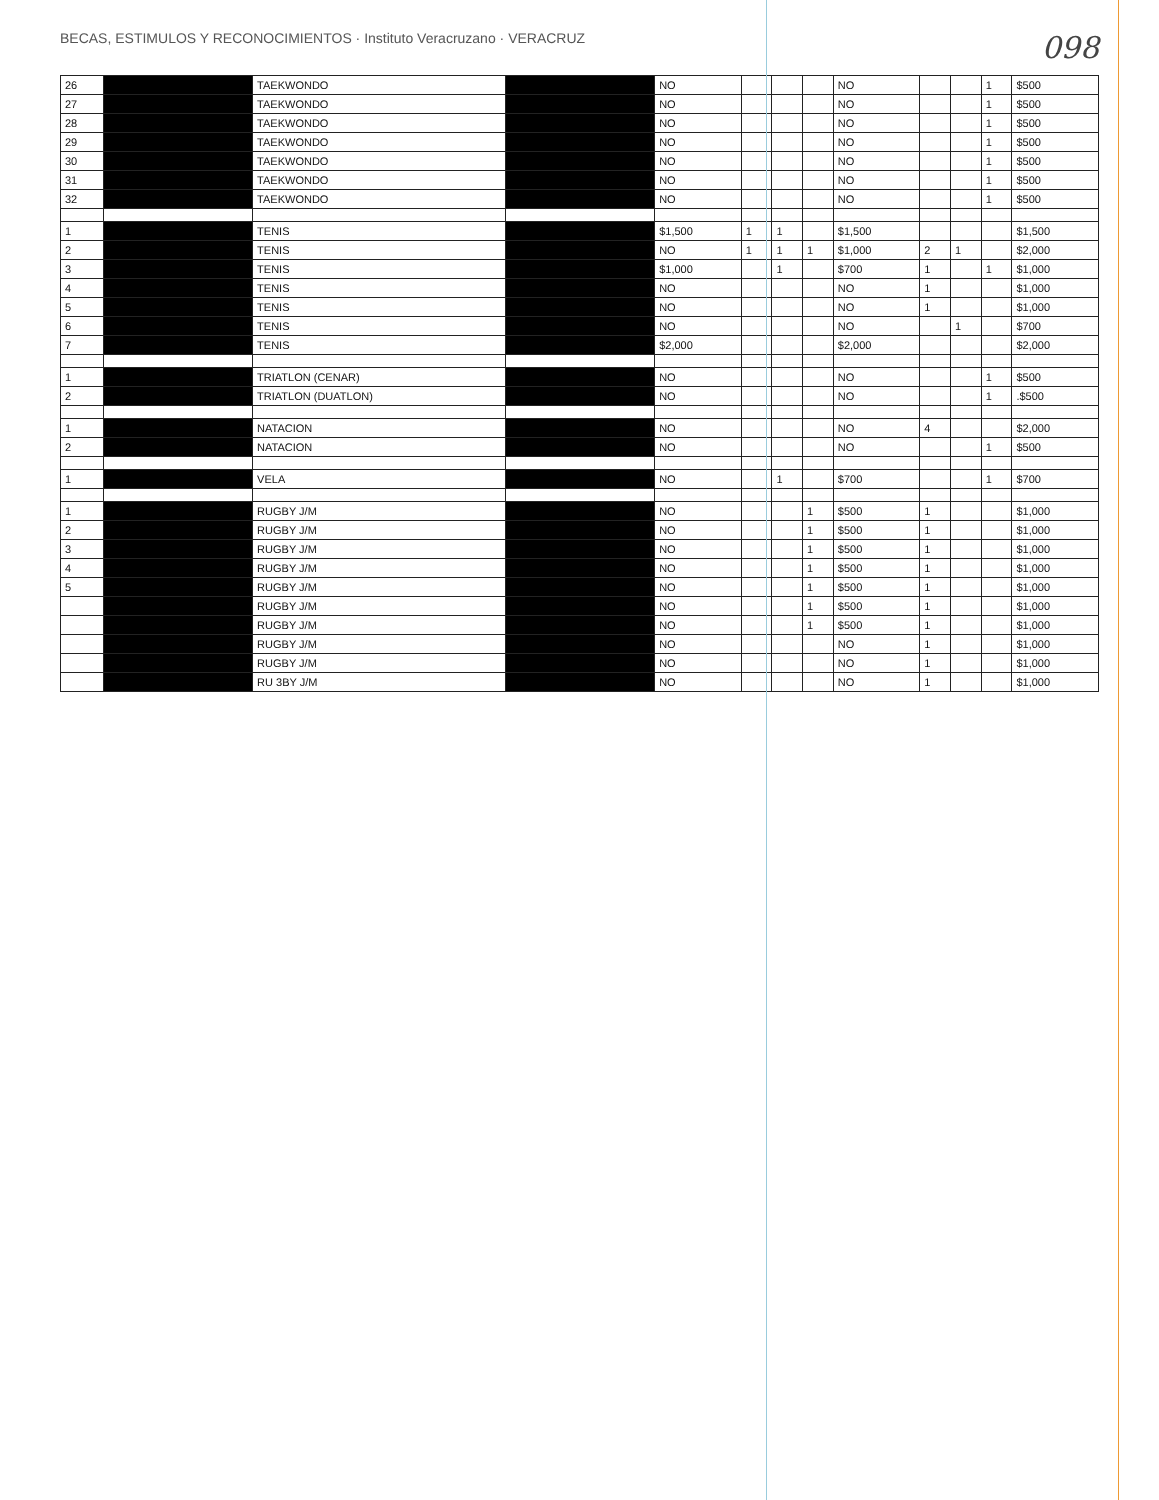BECAS, ESTIMULOS Y RECONOCIMIENTOS · Instituto Veracruzano · VERACRUZ
098
| 26 | | TAEKWONDO | | NO | | | | NO | | | 1 | $500 |
| 27 | | TAEKWONDO | | NO | | | | NO | | | 1 | $500 |
| 28 | | TAEKWONDO | | NO | | | | NO | | | 1 | $500 |
| 29 | | TAEKWONDO | | NO | | | | NO | | | 1 | $500 |
| 30 | | TAEKWONDO | | NO | | | | NO | | | 1 | $500 |
| 31 | | TAEKWONDO | | NO | | | | NO | | | 1 | $500 |
| 32 | | TAEKWONDO | | NO | | | | NO | | | 1 | $500 |
| 1 | | TENIS | | $1,500 | 1 | 1 | | $1,500 | | | | $1,500 |
| 2 | | TENIS | | NO | 1 | 1 | 1 | $1,000 | 2 | 1 | | $2,000 |
| 3 | | TENIS | | $1,000 | | 1 | | $700 | 1 | | 1 | $1,000 |
| 4 | | TENIS | | NO | | | | NO | 1 | | | $1,000 |
| 5 | | TENIS | | NO | | | | NO | 1 | | | $1,000 |
| 6 | | TENIS | | NO | | | | NO | | 1 | | $700 |
| 7 | | TENIS | | $2,000 | | | | $2,000 | | | | $2,000 |
| 1 | | TRIATLON (CENAR) | | NO | | | | NO | | | 1 | $500 |
| 2 | | TRIATLON (DUATLON) | | NO | | | | NO | | | 1 | .$500 |
| 1 | | NATACION | | NO | | | | NO | 4 | | | $2,000 |
| 2 | | NATACION | | NO | | | | NO | | | 1 | $500 |
| 1 | | VELA | | NO | | 1 | | $700 | | | 1 | $700 |
| 1 | | RUGBY J/M | | NO | | | 1 | $500 | 1 | | | $1,000 |
| 2 | | RUGBY J/M | | NO | | | 1 | $500 | 1 | | | $1,000 |
| 3 | | RUGBY J/M | | NO | | | 1 | $500 | 1 | | | $1,000 |
| 4 | | RUGBY J/M | | NO | | | 1 | $500 | 1 | | | $1,000 |
| 5 | | RUGBY J/M | | NO | | | 1 | $500 | 1 | | | $1,000 |
| | | RUGBY J/M | | NO | | | 1 | $500 | 1 | | | $1,000 |
| | | RUGBY J/M | | NO | | | 1 | $500 | 1 | | | $1,000 |
| | | RUGBY J/M | | NO | | | | NO | 1 | | | $1,000 |
| | | RUGBY J/M | | NO | | | | NO | 1 | | | $1,000 |
| | | RU 3BY J/M | | NO | | | | NO | 1 | | | $1,000 |